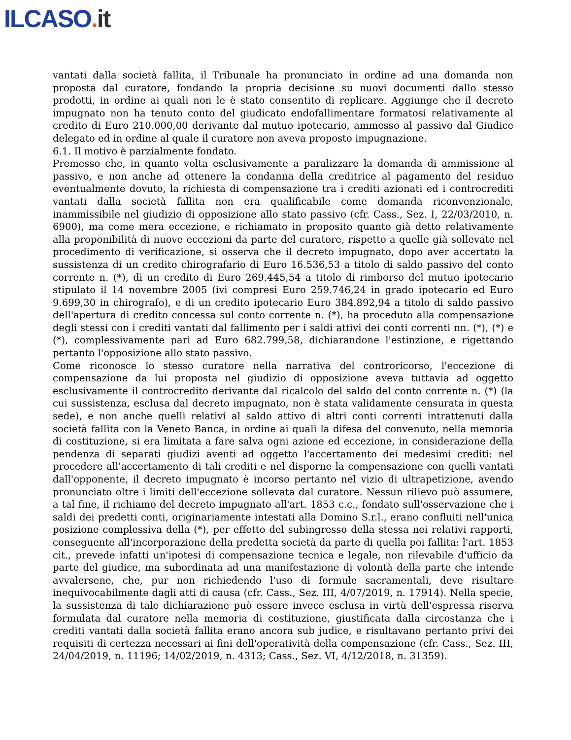ILCASO. it
vantati dalla società fallita, il Tribunale ha pronunciato in ordine ad una domanda non proposta dal curatore, fondando la propria decisione su nuovi documenti dallo stesso prodotti, in ordine ai quali non le è stato consentito di replicare. Aggiunge che il decreto impugnato non ha tenuto conto del giudicato endofallimentare formatosi relativamente al credito di Euro 210.000,00 derivante dal mutuo ipotecario, ammesso al passivo dal Giudice delegato ed in ordine al quale il curatore non aveva proposto impugnazione.
6.1. Il motivo è parzialmente fondato.
Premesso che, in quanto volta esclusivamente a paralizzare la domanda di ammissione al passivo, e non anche ad ottenere la condanna della creditrice al pagamento del residuo eventualmente dovuto, la richiesta di compensazione tra i crediti azionati ed i controcrediti vantati dalla società fallita non era qualificabile come domanda riconvenzionale, inammissibile nel giudizio di opposizione allo stato passivo (cfr. Cass., Sez. I, 22/03/2010, n. 6900), ma come mera eccezione, e richiamato in proposito quanto già detto relativamente alla proponibilità di nuove eccezioni da parte del curatore, rispetto a quelle già sollevate nel procedimento di verificazione, si osserva che il decreto impugnato, dopo aver accertato la sussistenza di un credito chirografario di Euro 16.536,53 a titolo di saldo passivo del conto corrente n. (*), di un credito di Euro 269.445,54 a titolo di rimborso del mutuo ipotecario stipulato il 14 novembre 2005 (ivi compresi Euro 259.746,24 in grado ipotecario ed Euro 9.699,30 in chirografo), e di un credito ipotecario Euro 384.892,94 a titolo di saldo passivo dell'apertura di credito concessa sul conto corrente n. (*), ha proceduto alla compensazione degli stessi con i crediti vantati dal fallimento per i saldi attivi dei conti correnti nn. (*), (*) e (*), complessivamente pari ad Euro 682.799,58, dichiarandone l'estinzione, e rigettando pertanto l'opposizione allo stato passivo.
Come riconosce lo stesso curatore nella narrativa del controricorso, l'eccezione di compensazione da lui proposta nel giudizio di opposizione aveva tuttavia ad oggetto esclusivamente il controcredito derivante dal ricalcolo del saldo del conto corrente n. (*) (la cui sussistenza, esclusa dal decreto impugnato, non è stata validamente censurata in questa sede), e non anche quelli relativi al saldo attivo di altri conti correnti intrattenuti dalla società fallita con la Veneto Banca, in ordine ai quali la difesa del convenuto, nella memoria di costituzione, si era limitata a fare salva ogni azione ed eccezione, in considerazione della pendenza di separati giudizi aventi ad oggetto l'accertamento dei medesimi crediti: nel procedere all'accertamento di tali crediti e nel disporne la compensazione con quelli vantati dall'opponente, il decreto impugnato è incorso pertanto nel vizio di ultrapetizione, avendo pronunciato oltre i limiti dell'eccezione sollevata dal curatore. Nessun rilievo può assumere, a tal fine, il richiamo del decreto impugnato all'art. 1853 c.c., fondato sull'osservazione che i saldi dei predetti conti, originariamente intestati alla Domino S.r.l., erano confluiti nell'unica posizione complessiva della (*), per effetto del subingresso della stessa nei relativi rapporti, conseguente all'incorporazione della predetta società da parte di quella poi fallita: l'art. 1853 cit., prevede infatti un'ipotesi di compensazione tecnica e legale, non rilevabile d'ufficio da parte del giudice, ma subordinata ad una manifestazione di volontà della parte che intende avvalersene, che, pur non richiedendo l'uso di formule sacramentali, deve risultare inequivocabilmente dagli atti di causa (cfr. Cass., Sez. III, 4/07/2019, n. 17914). Nella specie, la sussistenza di tale dichiarazione può essere invece esclusa in virtù dell'espressa riserva formulata dal curatore nella memoria di costituzione, giustificata dalla circostanza che i crediti vantati dalla società fallita erano ancora sub judice, e risultavano pertanto privi dei requisiti di certezza necessari ai fini dell'operatività della compensazione (cfr. Cass., Sez. III, 24/04/2019, n. 11196; 14/02/2019, n. 4313; Cass., Sez. VI, 4/12/2018, n. 31359).